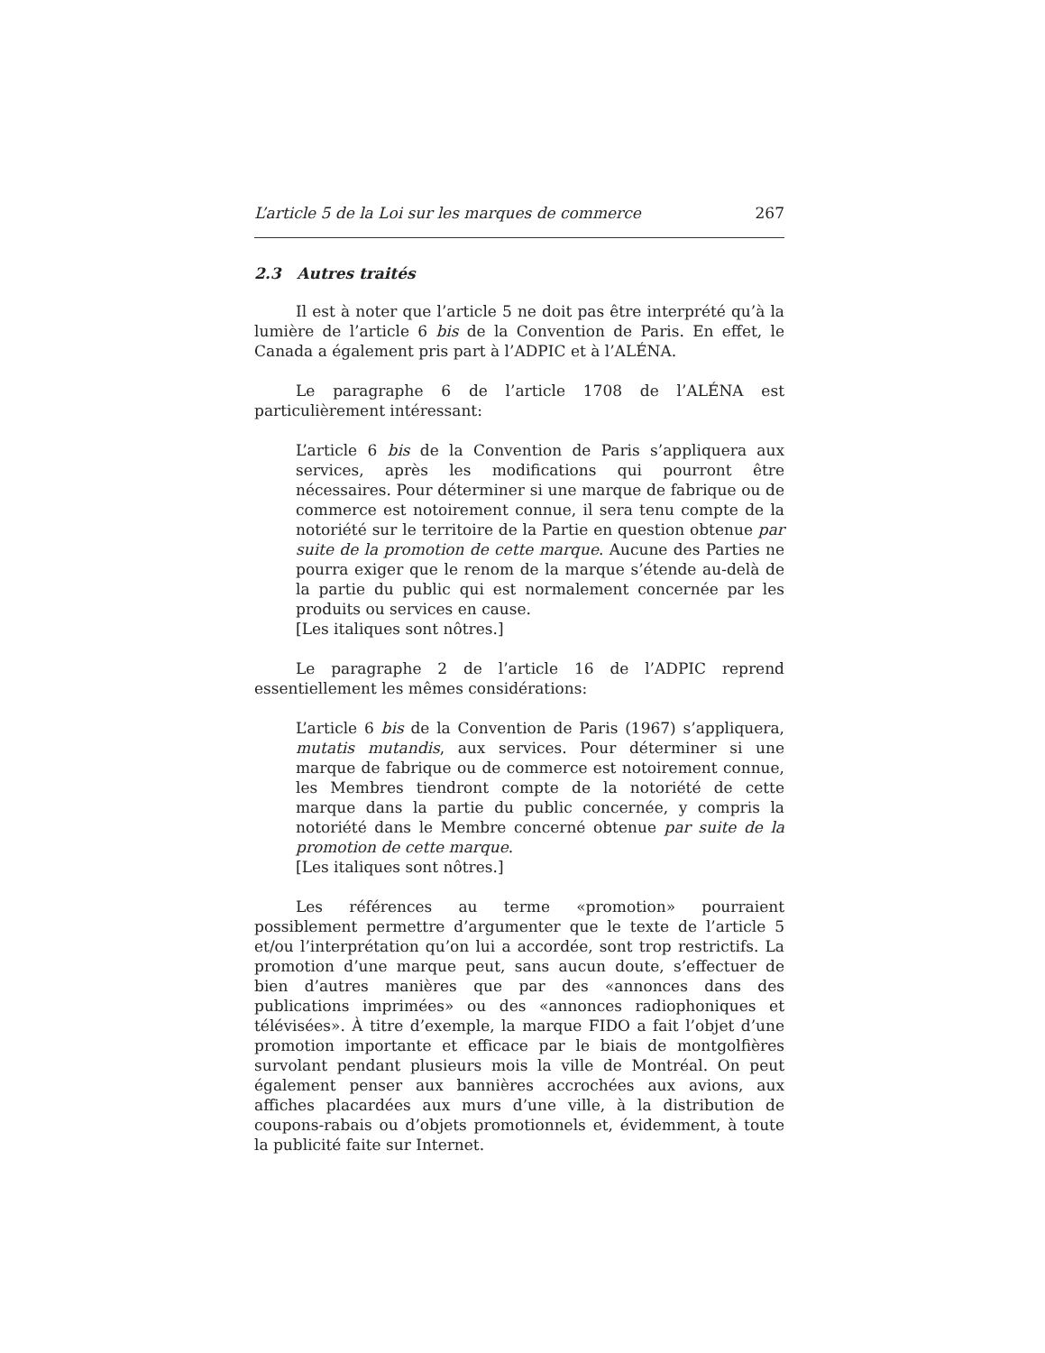L’article 5 de la Loi sur les marques de commerce 267
2.3 Autres traités
Il est à noter que l’article 5 ne doit pas être interprété qu’à la lumière de l’article 6 bis de la Convention de Paris. En effet, le Canada a également pris part à l’ADPIC et à l’ALÉNA.
Le paragraphe 6 de l’article 1708 de l’ALÉNA est particulièrement intéressant:
L’article 6 bis de la Convention de Paris s’appliquera aux services, après les modifications qui pourront être nécessaires. Pour déterminer si une marque de fabrique ou de commerce est notoirement connue, il sera tenu compte de la notoriété sur le territoire de la Partie en question obtenue par suite de la promotion de cette marque. Aucune des Parties ne pourra exiger que le renom de la marque s’étende au-delà de la partie du public qui est normalement concernée par les produits ou services en cause.
[Les italiques sont nôtres.]
Le paragraphe 2 de l’article 16 de l’ADPIC reprend essentiellement les mêmes considérations:
L’article 6 bis de la Convention de Paris (1967) s’appliquera, mutatis mutandis, aux services. Pour déterminer si une marque de fabrique ou de commerce est notoirement connue, les Membres tiendront compte de la notoriété de cette marque dans la partie du public concernée, y compris la notoriété dans le Membre concerné obtenue par suite de la promotion de cette marque.
[Les italiques sont nôtres.]
Les références au terme «promotion» pourraient possiblement permettre d’argumenter que le texte de l’article 5 et/ou l’interprétation qu’on lui a accordée, sont trop restrictifs. La promotion d’une marque peut, sans aucun doute, s’effectuer de bien d’autres manières que par des «annonces dans des publications imprimées» ou des «annonces radiophoniques et télévisées». À titre d’exemple, la marque FIDO a fait l’objet d’une promotion importante et efficace par le biais de montgolfières survolant pendant plusieurs mois la ville de Montréal. On peut également penser aux bannières accrochées aux avions, aux affiches placardées aux murs d’une ville, à la distribution de coupons-rabais ou d’objets promotionnels et, évidemment, à toute la publicité faite sur Internet.